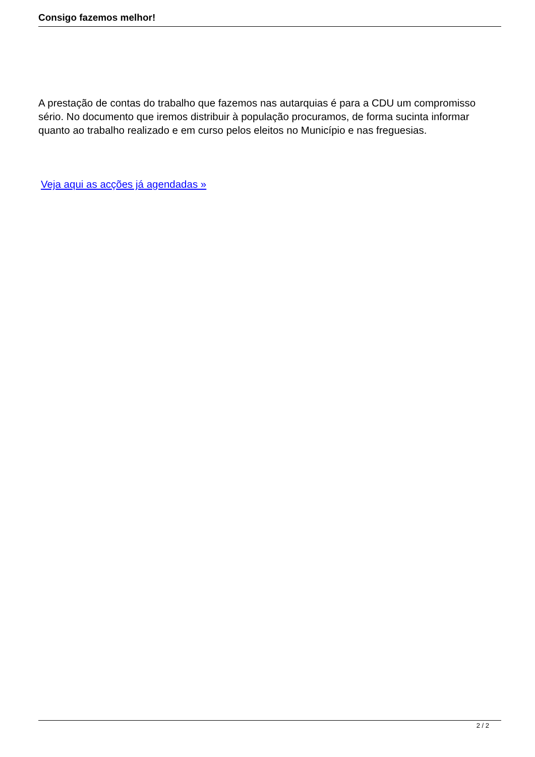Consigo fazemos melhor!
A prestação de contas do trabalho que fazemos nas autarquias é para a CDU um compromisso sério. No documento que iremos distribuir à população procuramos, de forma sucinta informar quanto ao trabalho realizado e em curso pelos eleitos no Município e nas freguesias.
Veja aqui as acções já agendadas »
2 / 2